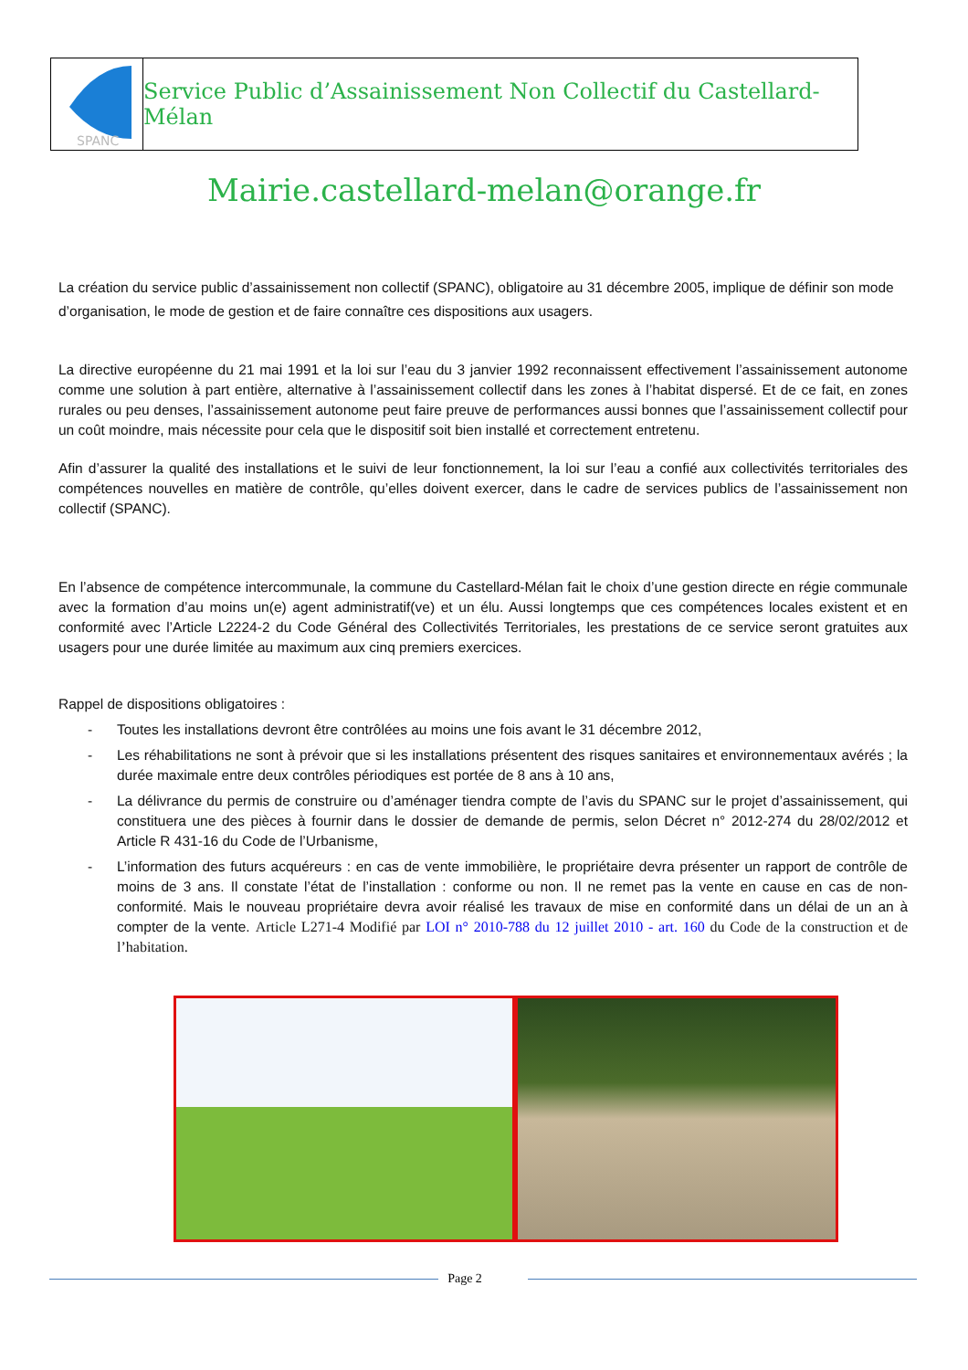SPANC
Service Public d’Assainissement Non Collectif du Castellard-Mélan
Mairie.castellard-melan@orange.fr
La création du service public d’assainissement non collectif (SPANC), obligatoire au 31 décembre 2005, implique de définir son mode d’organisation, le mode de gestion et de faire connaître ces dispositions aux usagers.
La directive européenne du 21 mai 1991 et la loi sur l’eau du 3 janvier 1992 reconnaissent effectivement l’assainissement autonome comme une solution à part entière, alternative à l’assainissement collectif dans les zones à l’habitat dispersé. Et de ce fait, en zones rurales ou peu denses, l’assainissement autonome peut faire preuve de performances aussi bonnes que l’assainissement collectif pour un coût moindre, mais nécessite pour cela que le dispositif soit bien installé et correctement entretenu.
Afin d’assurer la qualité des installations et le suivi de leur fonctionnement, la loi sur l’eau a confié aux collectivités territoriales des compétences nouvelles en matière de contrôle, qu’elles doivent exercer, dans le cadre de services publics de l’assainissement non collectif (SPANC).
En l’absence de compétence intercommunale, la commune du Castellard-Mélan fait le choix d’une gestion directe en régie communale avec la formation d’au moins un(e) agent administratif(ve) et un élu. Aussi longtemps que ces compétences locales existent et en conformité avec l’Article L2224-2 du Code Général des Collectivités Territoriales, les prestations de ce service seront gratuites aux usagers pour une durée limitée au maximum aux cinq premiers exercices.
Rappel de dispositions obligatoires :
- Toutes les installations devront être contrôlées au moins une fois avant le 31 décembre 2012,
- Les réhabilitations ne sont à prévoir que si les installations présentent des risques sanitaires et environnementaux avérés ; la durée maximale entre deux contrôles périodiques est portée de 8 ans à 10 ans,
- La délivrance du permis de construire ou d’aménager tiendra compte de l’avis du SPANC sur le projet d’assainissement, qui constituera une des pièces à fournir dans le dossier de demande de permis, selon Décret n° 2012-274 du 28/02/2012 et Article R 431-16 du Code de l’Urbanisme,
- L’information des futurs acquéreurs : en cas de vente immobilière, le propriétaire devra présenter un rapport de contrôle de moins de 3 ans. Il constate l’état de l’installation : conforme ou non. Il ne remet pas la vente en cause en cas de non-conformité. Mais le nouveau propriétaire devra avoir réalisé les travaux de mise en conformité dans un délai de un an à compter de la vente. Article L271-4 Modifié par LOI n° 2010-788 du 12 juillet 2010 - art. 160 du Code de la construction et de l’habitation.
Page 2